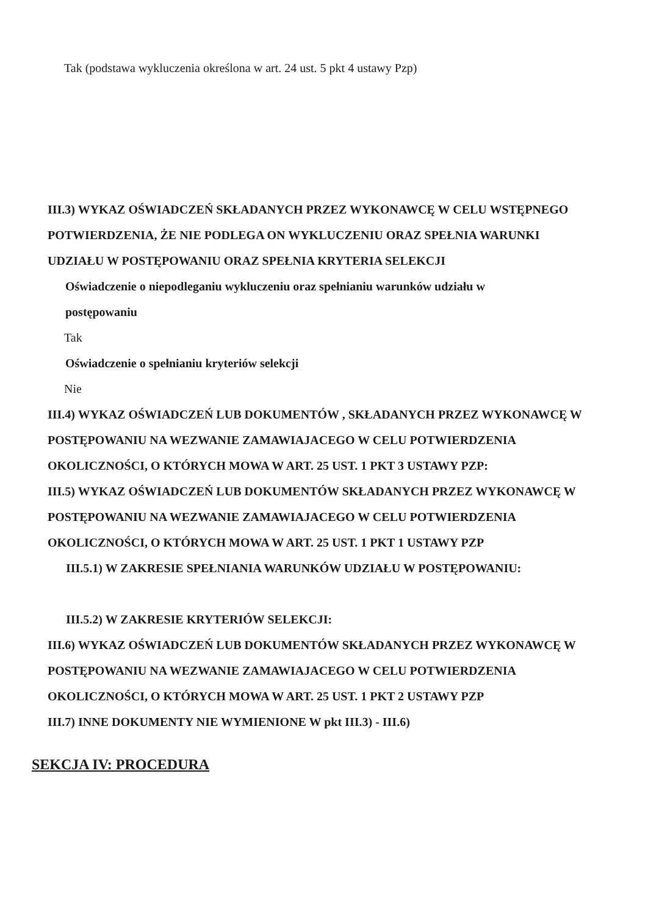Tak (podstawa wykluczenia określona w art. 24 ust. 5 pkt 4 ustawy Pzp)
III.3) WYKAZ OŚWIADCZEŃ SKŁADANYCH PRZEZ WYKONAWCĘ W CELU WSTĘPNEGO POTWIERDZENIA, ŻE NIE PODLEGA ON WYKLUCZENIU ORAZ SPEŁNIA WARUNKI UDZIAŁU W POSTĘPOWANIU ORAZ SPEŁNIA KRYTERIA SELEKCJI
Oświadczenie o niepodleganiu wykluczeniu oraz spełnianiu warunków udziału w postępowaniu
Tak
Oświadczenie o spełnianiu kryteriów selekcji
Nie
III.4) WYKAZ OŚWIADCZEŃ LUB DOKUMENTÓW , SKŁADANYCH PRZEZ WYKONAWCĘ W POSTĘPOWANIU NA WEZWANIE ZAMAWIAJACEGO W CELU POTWIERDZENIA OKOLICZNOŚCI, O KTÓRYCH MOWA W ART. 25 UST. 1 PKT 3 USTAWY PZP:
III.5) WYKAZ OŚWIADCZEŃ LUB DOKUMENTÓW SKŁADANYCH PRZEZ WYKONAWCĘ W POSTĘPOWANIU NA WEZWANIE ZAMAWIAJACEGO W CELU POTWIERDZENIA OKOLICZNOŚCI, O KTÓRYCH MOWA W ART. 25 UST. 1 PKT 1 USTAWY PZP
III.5.1) W ZAKRESIE SPEŁNIANIA WARUNKÓW UDZIAŁU W POSTĘPOWANIU:
III.5.2) W ZAKRESIE KRYTERIÓW SELEKCJI:
III.6) WYKAZ OŚWIADCZEŃ LUB DOKUMENTÓW SKŁADANYCH PRZEZ WYKONAWCĘ W POSTĘPOWANIU NA WEZWANIE ZAMAWIAJACEGO W CELU POTWIERDZENIA OKOLICZNOŚCI, O KTÓRYCH MOWA W ART. 25 UST. 1 PKT 2 USTAWY PZP
III.7) INNE DOKUMENTY NIE WYMIENIONE W pkt III.3) - III.6)
SEKCJA IV: PROCEDURA